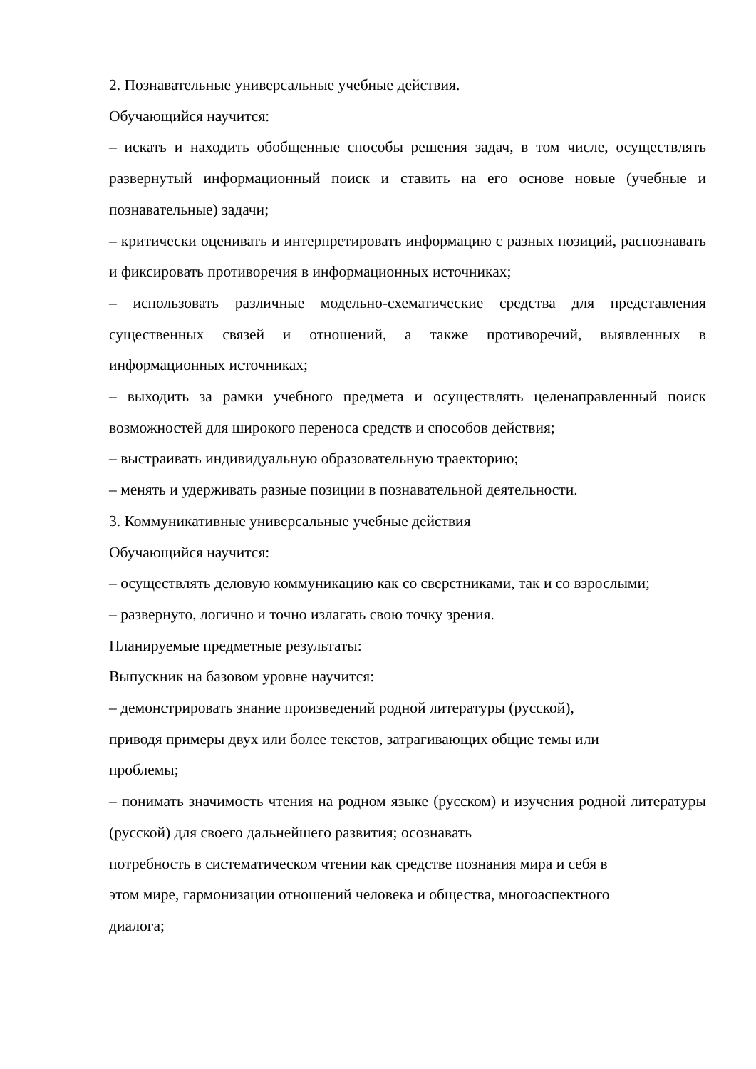2. Познавательные универсальные учебные действия.
Обучающийся научится:
– искать и находить обобщенные способы решения задач, в том числе, осуществлять развернутый информационный поиск и ставить на его основе новые (учебные и познавательные) задачи;
– критически оценивать и интерпретировать информацию с разных позиций, распознавать и фиксировать противоречия в информационных источниках;
– использовать различные модельно-схематические средства для представления существенных связей и отношений, а также противоречий, выявленных в информационных источниках;
– выходить за рамки учебного предмета и осуществлять целенаправленный поиск возможностей для широкого переноса средств и способов действия;
– выстраивать индивидуальную образовательную траекторию;
– менять и удерживать разные позиции в познавательной деятельности.
3. Коммуникативные универсальные учебные действия
Обучающийся научится:
– осуществлять деловую коммуникацию как со сверстниками, так и со взрослыми;
– развернуто, логично и точно излагать свою точку зрения.
Планируемые предметные результаты:
Выпускник на базовом уровне научится:
– демонстрировать знание произведений родной литературы (русской),
приводя примеры двух или более текстов, затрагивающих общие темы или
проблемы;
– понимать значимость чтения на родном языке (русском) и изучения родной литературы (русской) для своего дальнейшего развития; осознавать
потребность в систематическом чтении как средстве познания мира и себя в
этом мире, гармонизации отношений человека и общества, многоаспектного
диалога;